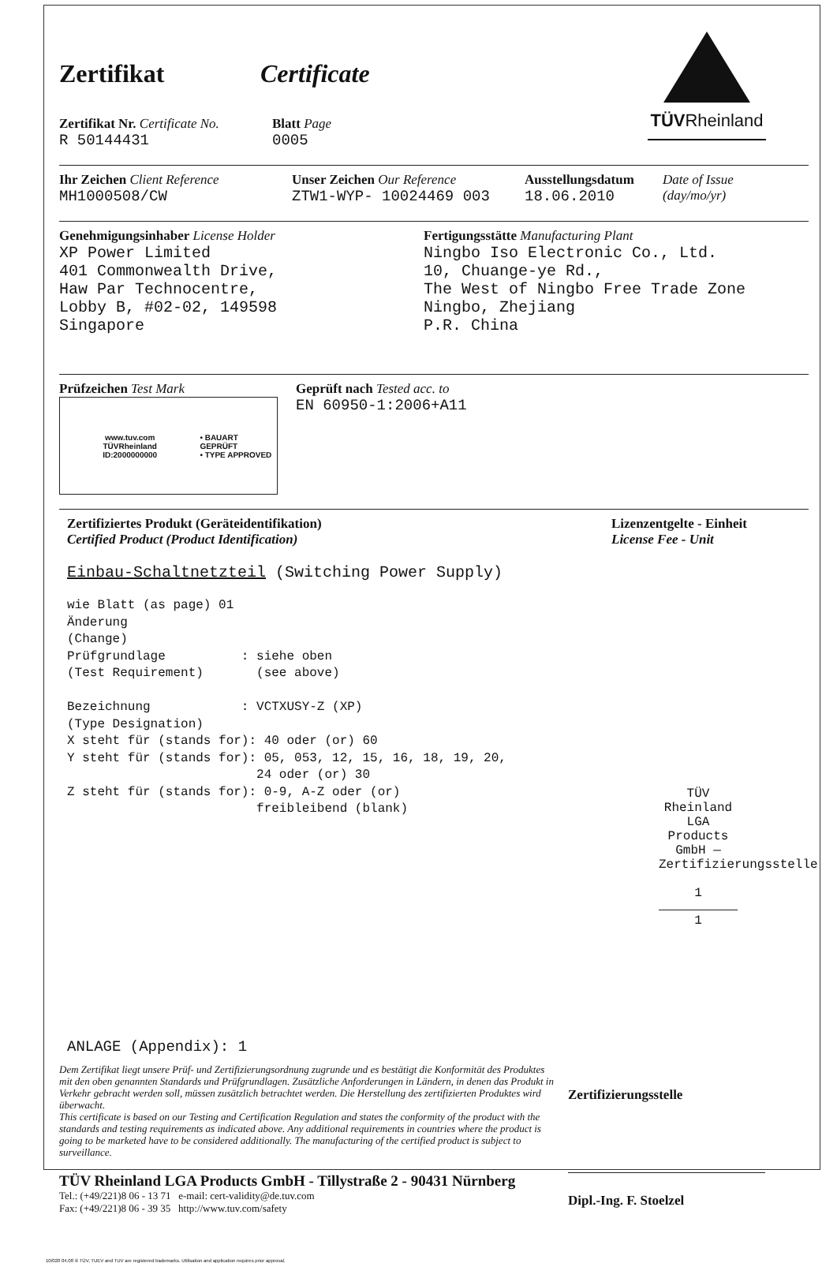TÜVRheinland
Zertifikat Certificate
Zertifikat Nr. Certificate No.
R 50144431
Blatt Page
0005
Ihr Zeichen Client Reference
MH1000508/CW
Unser Zeichen Our Reference
ZTW1-WYP- 10024469 003
Ausstellungsdatum
18.06.2010
Date of Issue
(day/mo/yr)
Genehmigungsinhaber License Holder
XP Power Limited
401 Commonwealth Drive,
Haw Par Technocentre,
Lobby B, #02-02, 149598
Singapore
Fertigungsstätte Manufacturing Plant
Ningbo Iso Electronic Co., Ltd.
10, Chuange-ye Rd.,
The West of Ningbo Free Trade Zone
Ningbo, Zhejiang
P.R. China
Prüfzeichen Test Mark
www.tuv.com
TÜVRheinland
ID:2000000000
• BAUART GEPRÜFT
• TYPE APPROVED
Geprüft nach Tested acc. to
EN 60950-1:2006+A11
Zertifiziertes Produkt (Geräteidentifikation)
Certified Product (Product Identification)
Lizenzentgelte - Einheit
License Fee - Unit
Einbau-Schaltnetzteil (Switching Power Supply)
wie Blatt (as page) 01
Änderung
(Change)
Prüfgrundlage          : siehe oben
(Test Requirement)       (see above)

Bezeichnung            : VCTXUSY-Z (XP)
(Type Designation)
X steht für (stands for): 40 oder (or) 60
Y steht für (stands for): 05, 053, 12, 15, 16, 18, 19, 20,
                         24 oder (or) 30
Z steht für (stands for): 0-9, A-Z oder (or)
                         freibleibend (blank)
TÜV Rheinland LGA Products GmbH — Zertifizierungsstelle
1
1
ANLAGE (Appendix): 1
Dem Zertifikat liegt unsere Prüf- und Zertifizierungsordnung zugrunde und es bestätigt die Konformität des Produktes mit den oben genannten Standards und Prüfgrundlagen. Zusätzliche Anforderungen in Ländern, in denen das Produkt in Verkehr gebracht werden soll, müssen zusätzlich betrachtet werden. Die Herstellung des zertifizierten Produktes wird überwacht.
This certificate is based on our Testing and Certification Regulation and states the conformity of the product with the standards and testing requirements as indicated above. Any additional requirements in countries where the product is going to be marketed have to be considered additionally. The manufacturing of the certified product is subject to surveillance.
Zertifizierungsstelle
TÜV Rheinland LGA Products GmbH - Tillystraße 2 - 90431 Nürnberg
Tel.: (+49/221)8 06 - 13 71 e-mail: cert-validity@de.tuv.com
Fax: (+49/221)8 06 - 39 35 http://www.tuv.com/safety
Dipl.-Ing. F. Stoelzel
10/020 04.08 ® TÜV, TUEV and TUV are registered trademarks. Utilisation and application requires prior approval.